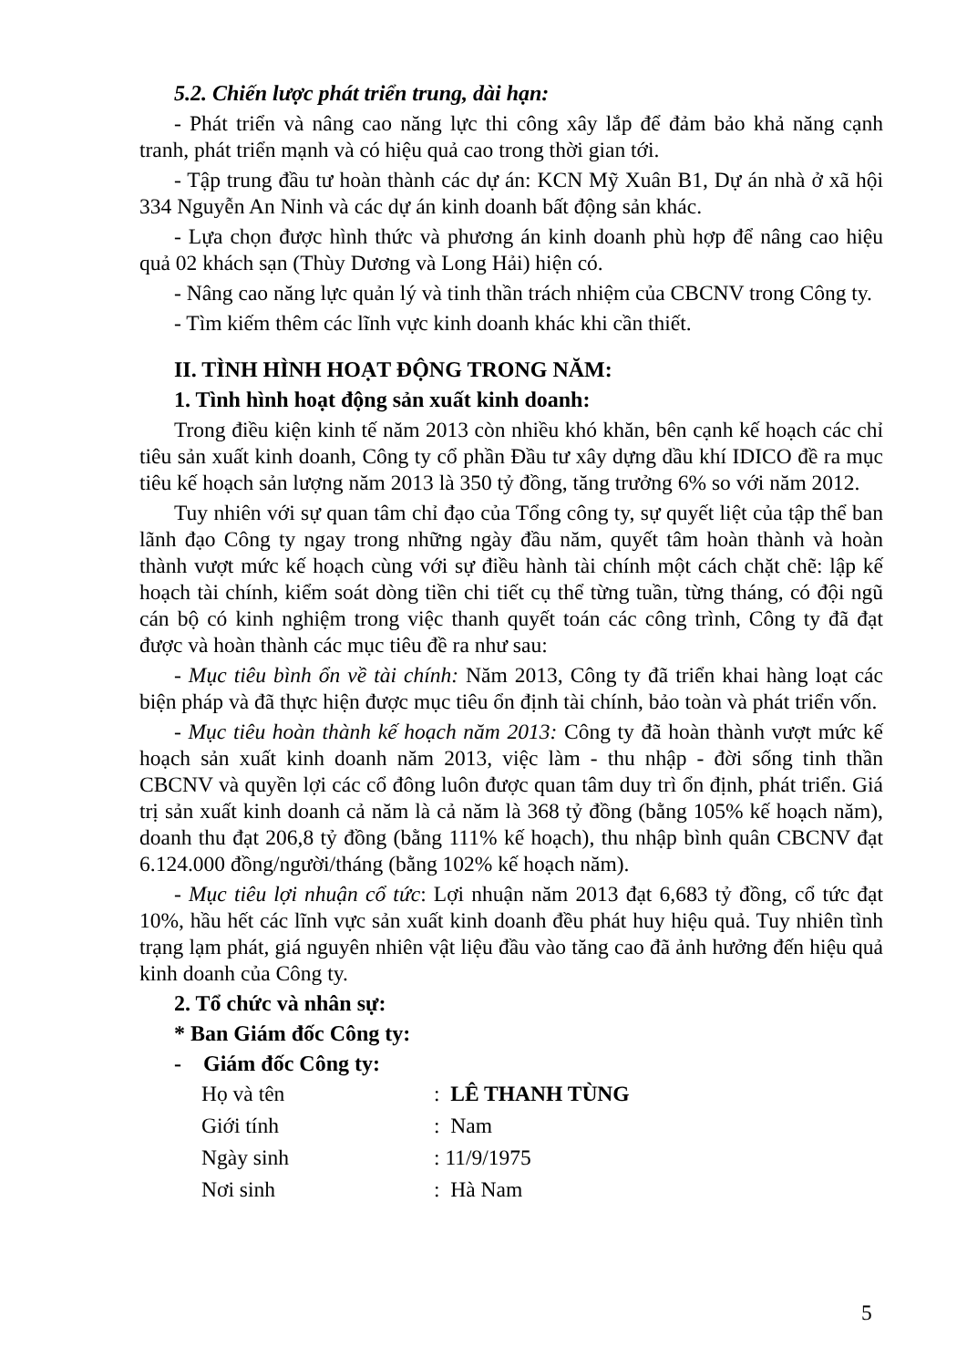5.2. Chiến lược phát triển trung, dài hạn:
- Phát triển và nâng cao năng lực thi công xây lắp để đảm bảo khả năng cạnh tranh, phát triển mạnh và có hiệu quả cao trong thời gian tới.
- Tập trung đầu tư hoàn thành các dự án: KCN Mỹ Xuân B1, Dự án nhà ở xã hội 334 Nguyễn An Ninh và các dự án kinh doanh bất động sản khác.
- Lựa chọn được hình thức và phương án kinh doanh phù hợp để nâng cao hiệu quả 02 khách sạn (Thùy Dương và Long Hải) hiện có.
- Nâng cao năng lực quản lý và tinh thần trách nhiệm của CBCNV trong Công ty.
- Tìm kiếm thêm các lĩnh vực kinh doanh khác khi cần thiết.
II. TÌNH HÌNH HOẠT ĐỘNG TRONG NĂM:
1. Tình hình hoạt động sản xuất kinh doanh:
Trong điều kiện kinh tế năm 2013 còn nhiều khó khăn, bên cạnh kế hoạch các chỉ tiêu sản xuất kinh doanh, Công ty cổ phần Đầu tư xây dựng dầu khí IDICO đề ra mục tiêu kế hoạch sản lượng năm 2013 là 350 tỷ đồng, tăng trưởng 6% so với năm 2012.
Tuy nhiên với sự quan tâm chỉ đạo của Tổng công ty, sự quyết liệt của tập thể ban lãnh đạo Công ty ngay trong những ngày đầu năm, quyết tâm hoàn thành và hoàn thành vượt mức kế hoạch cùng với sự điều hành tài chính một cách chặt chẽ: lập kế hoạch tài chính, kiểm soát dòng tiền chi tiết cụ thể từng tuần, từng tháng, có đội ngũ cán bộ có kinh nghiệm trong việc thanh quyết toán các công trình, Công ty đã đạt được và hoàn thành các mục tiêu đề ra như sau:
- Mục tiêu bình ổn về tài chính: Năm 2013, Công ty đã triển khai hàng loạt các biện pháp và đã thực hiện được mục tiêu ổn định tài chính, bảo toàn và phát triển vốn.
- Mục tiêu hoàn thành kế hoạch năm 2013: Công ty đã hoàn thành vượt mức kế hoạch sản xuất kinh doanh năm 2013, việc làm - thu nhập - đời sống tinh thần CBCNV và quyền lợi các cổ đông luôn được quan tâm duy trì ổn định, phát triển. Giá trị sản xuất kinh doanh cả năm là cả năm là 368 tỷ đồng (bằng 105% kế hoạch năm), doanh thu đạt 206,8 tỷ đồng (bằng 111% kế hoạch), thu nhập bình quân CBCNV đạt 6.124.000 đồng/người/tháng (bằng 102% kế hoạch năm).
- Mục tiêu lợi nhuận cổ tức: Lợi nhuận năm 2013 đạt 6,683 tỷ đồng, cổ tức đạt 10%, hầu hết các lĩnh vực sản xuất kinh doanh đều phát huy hiệu quả. Tuy nhiên tình trạng lạm phát, giá nguyên nhiên vật liệu đầu vào tăng cao đã ảnh hưởng đến hiệu quả kinh doanh của Công ty.
2. Tổ chức và nhân sự:
* Ban Giám đốc Công ty:
- Giám đốc Công ty:
Họ và tên : LÊ THANH TÙNG
Giới tính : Nam
Ngày sinh : 11/9/1975
Nơi sinh : Hà Nam
5